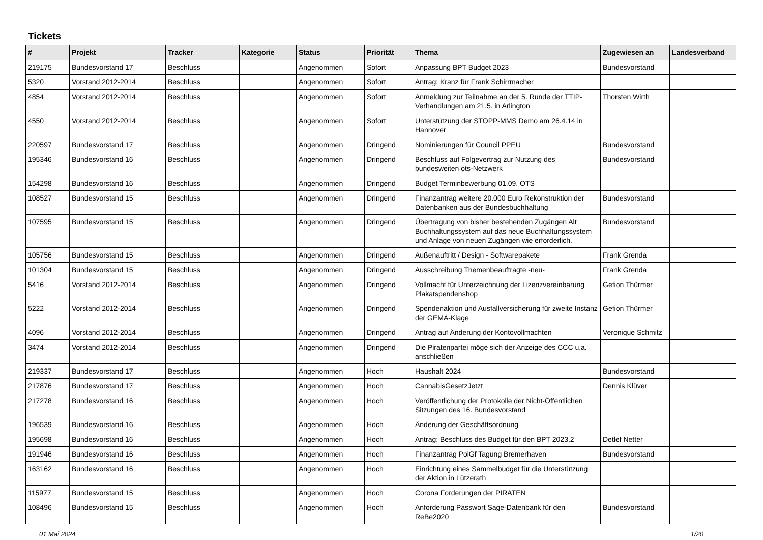Tickets
| # | Projekt | Tracker | Kategorie | Status | Priorität | Thema | Zugewiesen an | Landesverband |
| --- | --- | --- | --- | --- | --- | --- | --- | --- |
| 219175 | Bundesvorstand 17 | Beschluss | | Angenommen | Sofort | Anpassung BPT Budget 2023 | Bundesvorstand | |
| 5320 | Vorstand 2012-2014 | Beschluss | | Angenommen | Sofort | Antrag: Kranz für Frank Schirrmacher | | |
| 4854 | Vorstand 2012-2014 | Beschluss | | Angenommen | Sofort | Anmeldung zur Teilnahme an der 5. Runde der TTIP-Verhandlungen am 21.5. in Arlington | Thorsten Wirth | |
| 4550 | Vorstand 2012-2014 | Beschluss | | Angenommen | Sofort | Unterstützung der STOPP-MMS Demo am 26.4.14 in Hannover | | |
| 220597 | Bundesvorstand 17 | Beschluss | | Angenommen | Dringend | Nominierungen für Council PPEU | Bundesvorstand | |
| 195346 | Bundesvorstand 16 | Beschluss | | Angenommen | Dringend | Beschluss auf Folgevertrag zur Nutzung des bundesweiten ots-Netzwerk | Bundesvorstand | |
| 154298 | Bundesvorstand 16 | Beschluss | | Angenommen | Dringend | Budget Terminbewerbung 01.09. OTS | | |
| 108527 | Bundesvorstand 15 | Beschluss | | Angenommen | Dringend | Finanzantrag weitere 20.000 Euro Rekonstruktion der Datenbanken aus der Bundesbuchhaltung | Bundesvorstand | |
| 107595 | Bundesvorstand 15 | Beschluss | | Angenommen | Dringend | Übertragung von bisher bestehenden Zugängen Alt Buchhaltungssystem auf das neue Buchhaltungssystem und Anlage von neuen Zugängen wie erforderlich. | Bundesvorstand | |
| 105756 | Bundesvorstand 15 | Beschluss | | Angenommen | Dringend | Außenauftritt / Design - Softwarepakete | Frank Grenda | |
| 101304 | Bundesvorstand 15 | Beschluss | | Angenommen | Dringend | Ausschreibung Themenbeauftragte -neu- | Frank Grenda | |
| 5416 | Vorstand 2012-2014 | Beschluss | | Angenommen | Dringend | Vollmacht für Unterzeichnung der Lizenzvereinbarung Plakatspendenshop | Gefion Thürmer | |
| 5222 | Vorstand 2012-2014 | Beschluss | | Angenommen | Dringend | Spendenaktion und Ausfallversicherung für zweite Instanz der GEMA-Klage | Gefion Thürmer | |
| 4096 | Vorstand 2012-2014 | Beschluss | | Angenommen | Dringend | Antrag auf Änderung der Kontovollmachten | Veronique Schmitz | |
| 3474 | Vorstand 2012-2014 | Beschluss | | Angenommen | Dringend | Die Piratenpartei möge sich der Anzeige des CCC u.a. anschließen | | |
| 219337 | Bundesvorstand 17 | Beschluss | | Angenommen | Hoch | Haushalt 2024 | Bundesvorstand | |
| 217876 | Bundesvorstand 17 | Beschluss | | Angenommen | Hoch | CannabisGesetzJetzt | Dennis Klüver | |
| 217278 | Bundesvorstand 16 | Beschluss | | Angenommen | Hoch | Veröffentlichung der Protokolle der Nicht-Öffentlichen Sitzungen des 16. Bundesvorstand | | |
| 196539 | Bundesvorstand 16 | Beschluss | | Angenommen | Hoch | Änderung der Geschäftsordnung | | |
| 195698 | Bundesvorstand 16 | Beschluss | | Angenommen | Hoch | Antrag: Beschluss des Budget für den BPT 2023.2 | Detlef Netter | |
| 191946 | Bundesvorstand 16 | Beschluss | | Angenommen | Hoch | Finanzantrag PolGf Tagung Bremerhaven | Bundesvorstand | |
| 163162 | Bundesvorstand 16 | Beschluss | | Angenommen | Hoch | Einrichtung eines Sammelbudget für die Unterstützung der Aktion in Lützerath | | |
| 115977 | Bundesvorstand 15 | Beschluss | | Angenommen | Hoch | Corona Forderungen der PIRATEN | | |
| 108496 | Bundesvorstand 15 | Beschluss | | Angenommen | Hoch | Anforderung Passwort Sage-Datenbank für den ReBe2020 | Bundesvorstand | |
01 Mai 2024 1/20